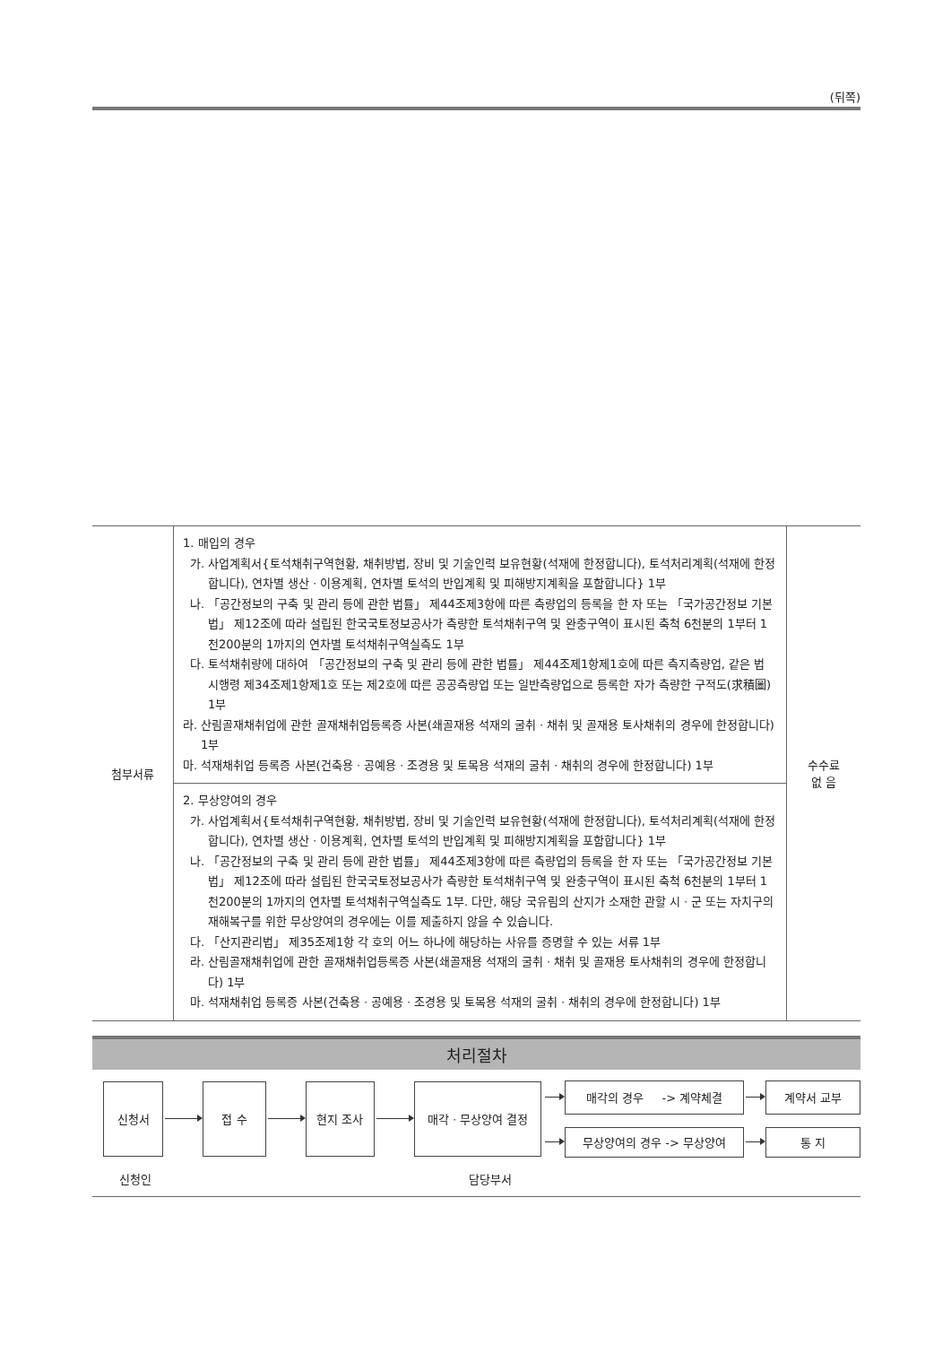(뒤쪽)
| 첨부서류 | 1. 매입의 경우 가. 사업계획서{토석채취구역현황, 채취방법, 장비 및 기술인력 보유현황(석재에 한정합니다), 토석처리계획(석재에 한정합니다), 연차별 생산ㆍ이용계획, 연차별 토석의 반입계획 및 피해방지계획을 포함합니다} 1부 나. 「공간정보의 구축 및 관리 등에 관한 법률」 제44조제3항에 따른 측량업의 등록을 한 자 또는 「국가공간정보 기본법」 제12조에 따라 설립된 한국국토정보공사가 측량한 토석채취구역 및 완충구역이 표시된 축척 6천분의 1부터 1천200분의 1까지의 연차별 토석채취구역실측도 1부 다. 토석채취량에 대하여 「공간정보의 구축 및 관리 등에 관한 법률」 제44조제1항제1호에 따른 측지측량업, 같은 법 시행령 제34조제1항제1호 또는 제2호에 따른 공공측량업 또는 일반측량업으로 등록한 자가 측량한 구적도(求積圖) 1부 라. 산림골재채취업에 관한 골재채취업등록증 사본(쇄골재용 석재의 굴취ㆍ채취 및 골재용 토사채취의 경우에 한정합니다) 1부 마. 석재채취업 등록증 사본(건축용ㆍ공예용ㆍ조경용 및 토목용 석재의 굴취ㆍ채취의 경우에 한정합니다) 1부 | 수수료 없 음 |
| | 2. 무상양여의 경우 가. 사업계획서{토석채취구역현황, 채취방법, 장비 및 기술인력 보유현황(석재에 한정합니다), 토석처리계획(석재에 한정합니다), 연차별 생산ㆍ이용계획, 연차별 토석의 반입계획 및 피해방지계획을 포함합니다} 1부 나. 「공간정보의 구축 및 관리 등에 관한 법률」 제44조제3항에 따른 측량업의 등록을 한 자 또는 「국가공간정보 기본법」 제12조에 따라 설립된 한국국토정보공사가 측량한 토석채취구역 및 완충구역이 표시된 축척 6천분의 1부터 1천200분의 1까지의 연차별 토석채취구역실측도 1부. 다만, 해당 국유림의 산지가 소재한 관할 시ㆍ군 또는 자치구의 재해복구를 위한 무상양여의 경우에는 이를 제출하지 않을 수 있습니다. 다. 「산지관리법」 제35조제1항 각 호의 어느 하나에 해당하는 사유를 증명할 수 있는 서류 1부 라. 산림골재채취업에 관한 골재채취업등록증 사본(쇄골재용 석재의 굴취ㆍ채취 및 골재용 토사채취의 경우에 한정합니다) 1부 마. 석재채취업 등록증 사본(건축용ㆍ공예용ㆍ조경용 및 토목용 석재의 굴취ㆍ채취의 경우에 한정합니다) 1부 | |
처리절차
신청서 접 수 현지 조사 매각ㆍ무상양여 결정
매각의 경우 -> 계약체결 계약서 교부
무상양여의 경우 -> 무상양여 통 지
신청인 담당부서